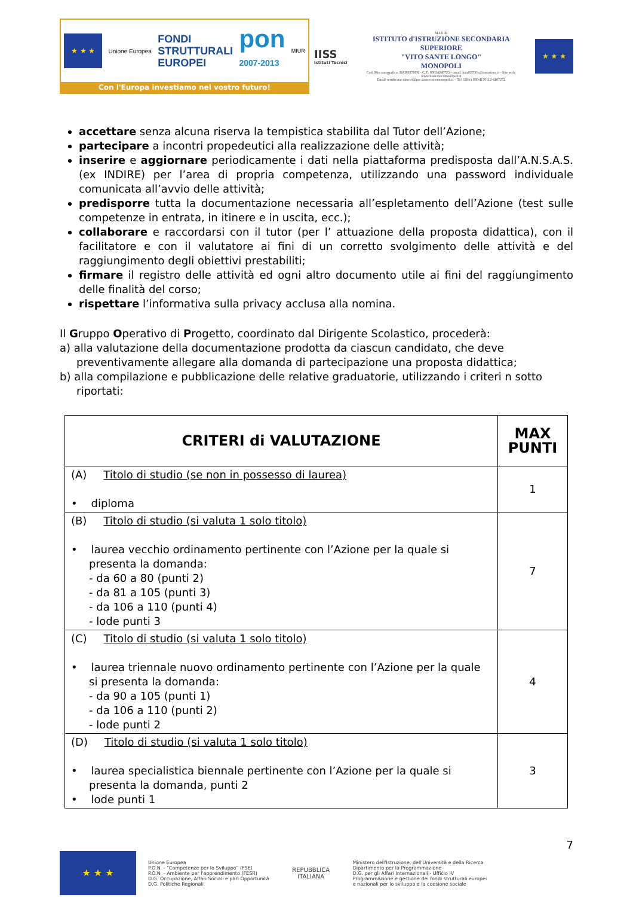★ ★ ★
Unione Europea
FONDI
STRUTTURALI
EUROPEI
pon
2007-2013
MIUR
Con l'Europa investiamo nel vostro futuro!
IISS
Istituti Tecnici
M.I.U.R.
ISTITUTO d'ISTRUZIONE SECONDARIA SUPERIORE
"VITO SANTE LONGO"
MONOPOLI
Cod. Meccanografico: BAIS02700X - C.F.: 80034240723 - email: bais02700x@istruzione.it - Sito web: www.iisstecnicomonopoli.it
Email certificata: dirscol@pec.iisstecnicomonopoli.it – Tel. Uffici 080/4170112-4107272
★ ★ ★
accettare senza alcuna riserva la tempistica stabilita dal Tutor dell’Azione;
partecipare a incontri propedeutici alla realizzazione delle attività;
inserire e aggiornare periodicamente i dati nella piattaforma predisposta dall’A.N.S.A.S. (ex INDIRE) per l’area di propria competenza, utilizzando una password individuale comunicata all’avvio delle attività;
predisporre tutta la documentazione necessaria all’espletamento dell’Azione (test sulle competenze in entrata, in itinere e in uscita, ecc.);
collaborare e raccordarsi con il tutor (per l’ attuazione della proposta didattica), con il facilitatore e con il valutatore ai fini di un corretto svolgimento delle attività e del raggiungimento degli obiettivi prestabiliti;
firmare il registro delle attività ed ogni altro documento utile ai fini del raggiungimento delle finalità del corso;
rispettare l’informativa sulla privacy acclusa alla nomina.
Il Gruppo Operativo di Progetto, coordinato dal Dirigente Scolastico, procederà:
a) alla valutazione della documentazione prodotta da ciascun candidato, che deve preventivamente allegare alla domanda di partecipazione una proposta didattica;
b) alla compilazione e pubblicazione delle relative graduatorie, utilizzando i criteri n sotto riportati:
| CRITERI di VALUTAZIONE | MAX PUNTI |
| --- | --- |
| (A) Titolo di studio (se non in possesso di laurea) • diploma | 1 |
| (B) Titolo di studio (si valuta 1 solo titolo) • laurea vecchio ordinamento pertinente con l’Azione per la quale si presenta la domanda: - da 60 a 80 (punti 2) - da 81 a 105 (punti 3) - da 106 a 110 (punti 4) - lode punti 3 | 7 |
| (C) Titolo di studio (si valuta 1 solo titolo) • laurea triennale nuovo ordinamento pertinente con l’Azione per la quale si presenta la domanda: - da 90 a 105 (punti 1) - da 106 a 110 (punti 2) - lode punti 2 | 4 |
| (D) Titolo di studio (si valuta 1 solo titolo) • laurea specialistica biennale pertinente con l’Azione per la quale si presenta la domanda, punti 2 • lode punti 1 | 3 |
7
★ ★ ★
Unione Europea
P.O.N. - "Competenze per lo Sviluppo" (FSE)
P.O.N. - Ambiente per l'apprendimento (FESR)
D.G. Occupazione, Affari Sociali e pari Opportunità
D.G. Politiche Regionali
REPUBBLICA ITALIANA
Ministero dell'Istruzione, dell'Università e della Ricerca
Dipartimento per la Programmazione
D.G. per gli Affari Internazionali - Ufficio IV
Programmazione e gestione dei fondi strutturali europei
e nazionali per lo sviluppo e la coesione sociale